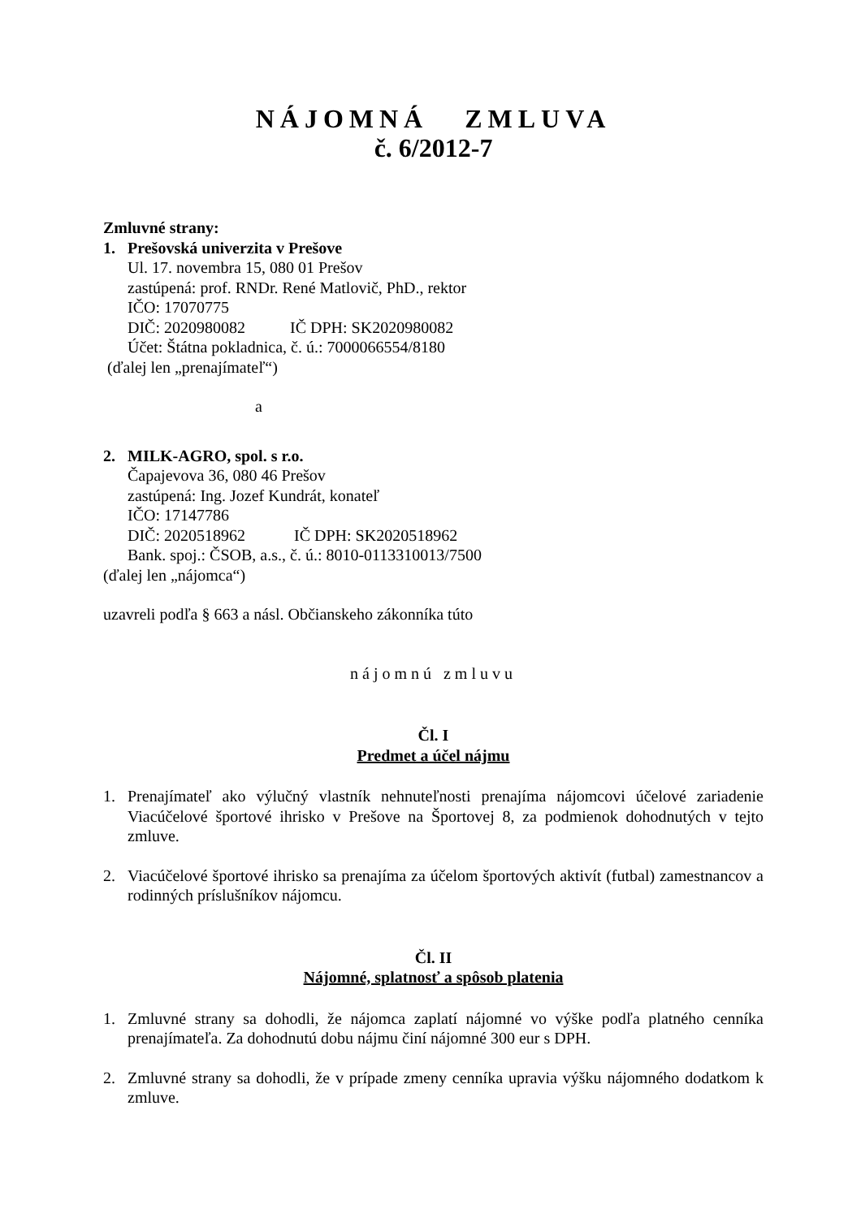NÁJOMNÁ ZMLUVA
č. 6/2012-7
Zmluvné strany:
1. Prešovská univerzita v Prešove
Ul. 17. novembra 15, 080 01 Prešov
zastúpená: prof. RNDr. René Matlovič, PhD., rektor
IČO: 17070775
DIČ: 2020980082 IČ DPH: SK2020980082
Účet: Štátna pokladnica, č. ú.: 7000066554/8180
(ďalej len „prenajímateľ“)
a
2. MILK-AGRO, spol. s r.o.
Čapajevova 36, 080 46 Prešov
zastúpená: Ing. Jozef Kundrát, konateľ
IČO: 17147786
DIČ: 2020518962 IČ DPH: SK2020518962
Bank. spoj.: ČSOB, a.s., č. ú.: 8010-0113310013/7500
(ďalej len „nájomca“)
uzavreli podľa § 663 a násl. Občianskeho zákonníka túto
nájomnú zmluvu
Čl. I
Predmet a účel nájmu
1. Prenajímateľ ako výlučný vlastník nehnuteľnosti prenajíma nájomcovi účelové zariadenie Viacúčelové športové ihrisko v Prešove na Športovej 8, za podmienok dohodnutých v tejto zmluve.
2. Viacúčelové športové ihrisko sa prenajíma za účelom športových aktivít (futbal) zamestnancov a rodinných príslušníkov nájomcu.
Čl. II
Nájomné, splatnosť a spôsob platenia
1. Zmluvné strany sa dohodli, že nájomca zaplatí nájomné vo výške podľa platného cenníka prenajímateľa. Za dohodnutú dobu nájmu činí nájomné 300 eur s DPH.
2. Zmluvné strany sa dohodli, že v prípade zmeny cenníka upravia výšku nájomného dodatkom k zmluve.